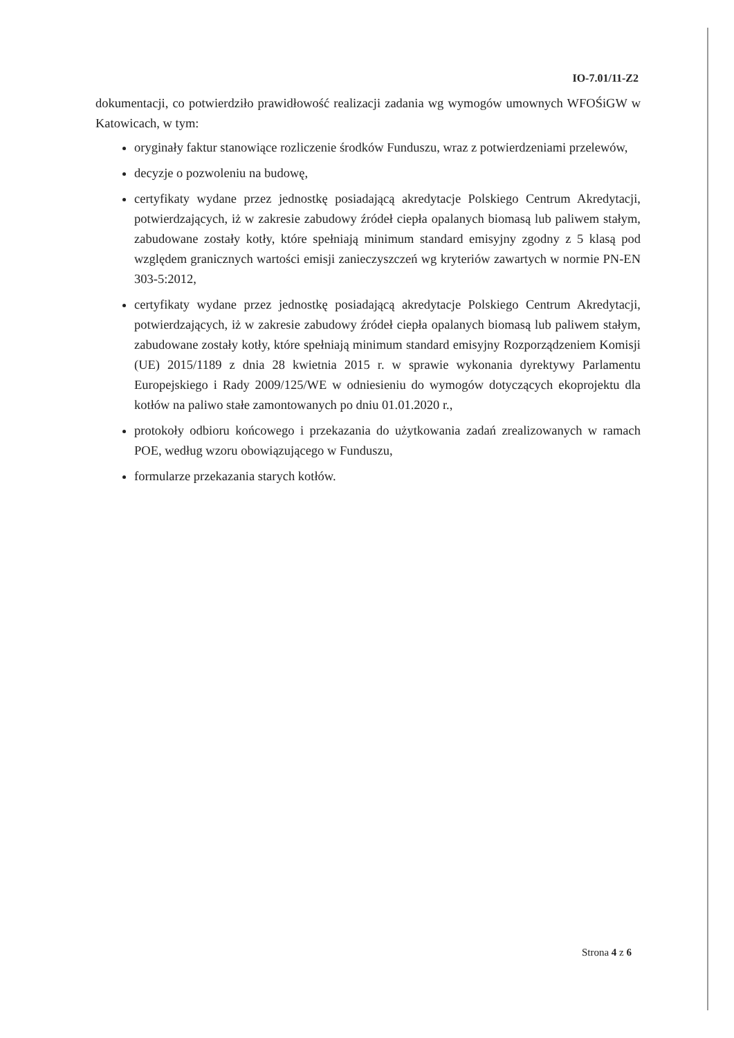IO-7.01/11-Z2
dokumentacji, co potwierdziło prawidłowość realizacji zadania wg wymogów umownych WFOŚiGW w Katowicach, w tym:
oryginały faktur stanowiące rozliczenie środków Funduszu, wraz z potwierdzeniami przelewów,
decyzje o pozwoleniu na budowę,
certyfikaty wydane przez jednostkę posiadającą akredytacje Polskiego Centrum Akredytacji, potwierdzających, iż w zakresie zabudowy źródeł ciepła opalanych biomasą lub paliwem stałym, zabudowane zostały kotły, które spełniają minimum standard emisyjny zgodny z 5 klasą pod względem granicznych wartości emisji zanieczyszczeń wg kryteriów zawartych w normie PN-EN 303-5:2012,
certyfikaty wydane przez jednostkę posiadającą akredytacje Polskiego Centrum Akredytacji, potwierdzających, iż w zakresie zabudowy źródeł ciepła opalanych biomasą lub paliwem stałym, zabudowane zostały kotły, które spełniają minimum standard emisyjny Rozporządzeniem Komisji (UE) 2015/1189 z dnia 28 kwietnia 2015 r. w sprawie wykonania dyrektywy Parlamentu Europejskiego i Rady 2009/125/WE w odniesieniu do wymogów dotyczących ekoprojektu dla kotłów na paliwo stałe zamontowanych po dniu 01.01.2020 r.,
protokoły odbioru końcowego i przekazania do użytkowania zadań zrealizowanych w ramach POE, według wzoru obowiązującego w Funduszu,
formularze przekazania starych kotłów.
Strona 4 z 6